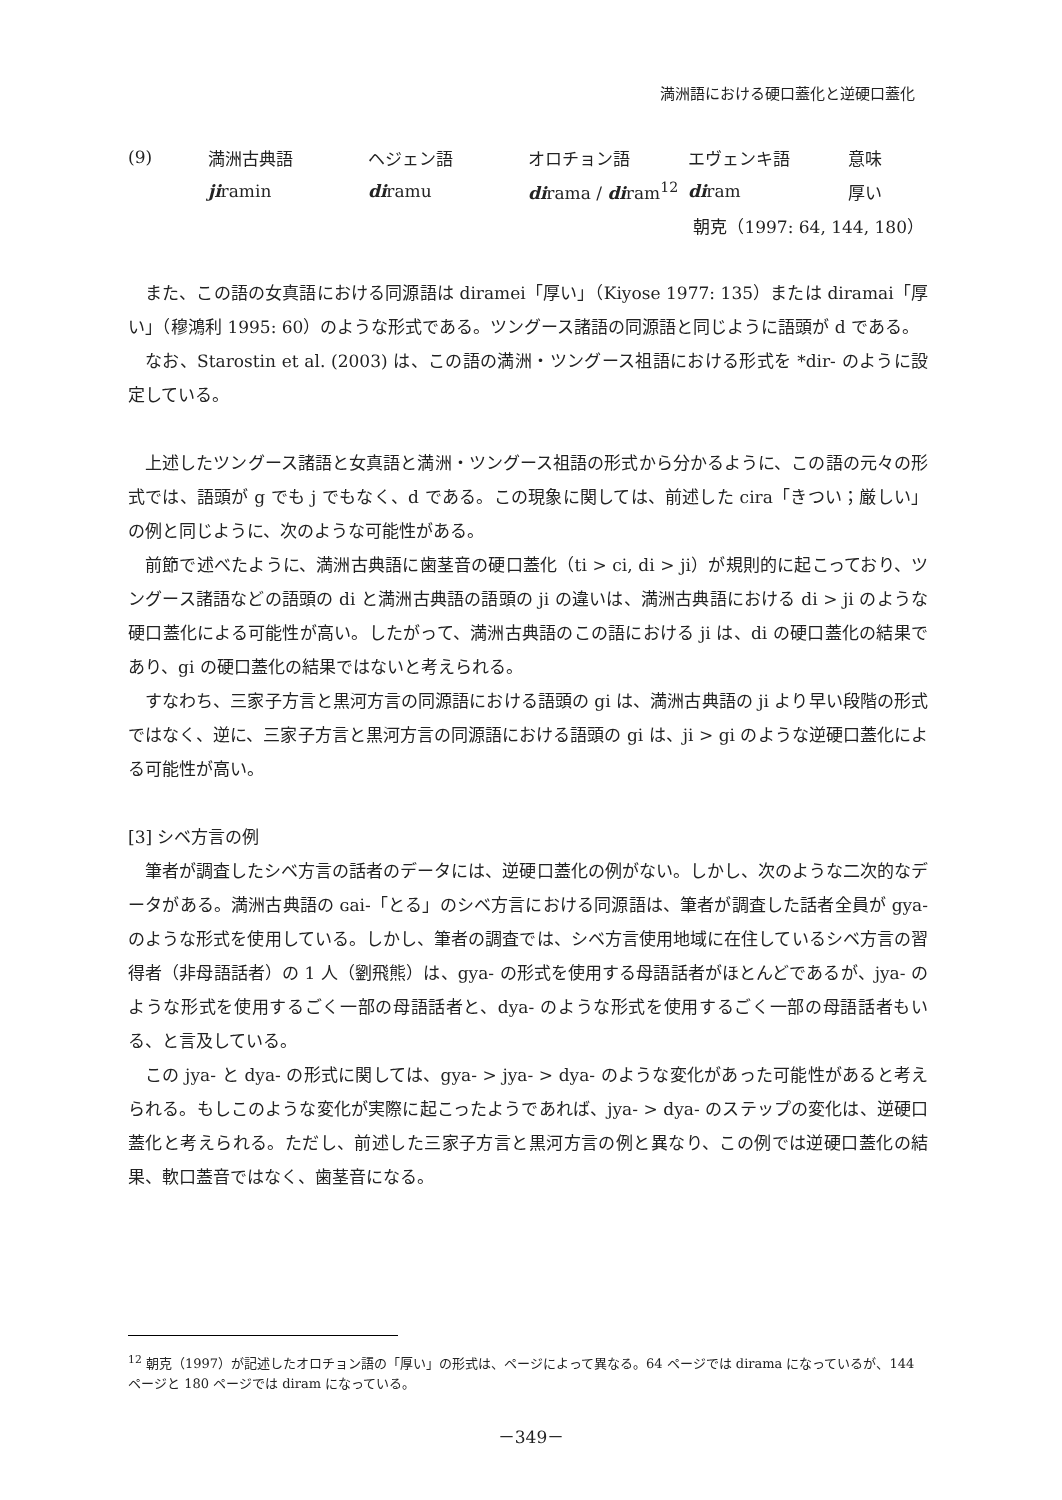満洲語における硬口蓋化と逆硬口蓋化
| (9) | 満洲古典語 | ヘジェン語 | オロチョン語 | エヴェンキ語 | 意味 |
| | ji ramin | di ramu | di rama / di ram<sup>12</sup> | di ram | 厚い |
| | | | | 朝克（1997: 64, 144, 180） | |
また、この語の女真語における同源語は diramei「厚い」（Kiyose 1977: 135）または diramai「厚い」（穆鴻利 1995: 60）のような形式である。ツングース諸語の同源語と同じように語頭が d である。
なお、Starostin et al. (2003) は、この語の満洲・ツングース祖語における形式を *dir- のように設定している。
上述したツングース諸語と女真語と満洲・ツングース祖語の形式から分かるように、この語の元々の形式では、語頭が g でも j でもなく、d である。この現象に関しては、前述した cira「きつい；厳しい」の例と同じように、次のような可能性がある。
前節で述べたように、満洲古典語に歯茎音の硬口蓋化（ti > ci, di > ji）が規則的に起こっており、ツングース諸語などの語頭の di と満洲古典語の語頭の ji の違いは、満洲古典語における di > ji のような硬口蓋化による可能性が高い。したがって、満洲古典語のこの語における ji は、di の硬口蓋化の結果であり、gi の硬口蓋化の結果ではないと考えられる。
すなわち、三家子方言と黒河方言の同源語における語頭の gi は、満洲古典語の ji より早い段階の形式ではなく、逆に、三家子方言と黒河方言の同源語における語頭の gi は、ji > gi のような逆硬口蓋化による可能性が高い。
[3] シベ方言の例
筆者が調査したシベ方言の話者のデータには、逆硬口蓋化の例がない。しかし、次のような二次的なデータがある。満洲古典語の ɢai-「とる」のシベ方言における同源語は、筆者が調査した話者全員が gya- のような形式を使用している。しかし、筆者の調査では、シベ方言使用地域に在住しているシベ方言の習得者（非母語話者）の 1 人（劉飛熊）は、gya- の形式を使用する母語話者がほとんどであるが、jya- のような形式を使用するごく一部の母語話者と、dya- のような形式を使用するごく一部の母語話者もいる、と言及している。
この jya- と dya- の形式に関しては、gya- > jya- > dya- のような変化があった可能性があると考えられる。もしこのような変化が実際に起こったようであれば、jya- > dya- のステップの変化は、逆硬口蓋化と考えられる。ただし、前述した三家子方言と黒河方言の例と異なり、この例では逆硬口蓋化の結果、軟口蓋音ではなく、歯茎音になる。
<sup>12</sup> 朝克（1997）が記述したオロチョン語の「厚い」の形式は、ページによって異なる。64 ページでは dirama になっているが、144 ページと 180 ページでは diram になっている。
－349－